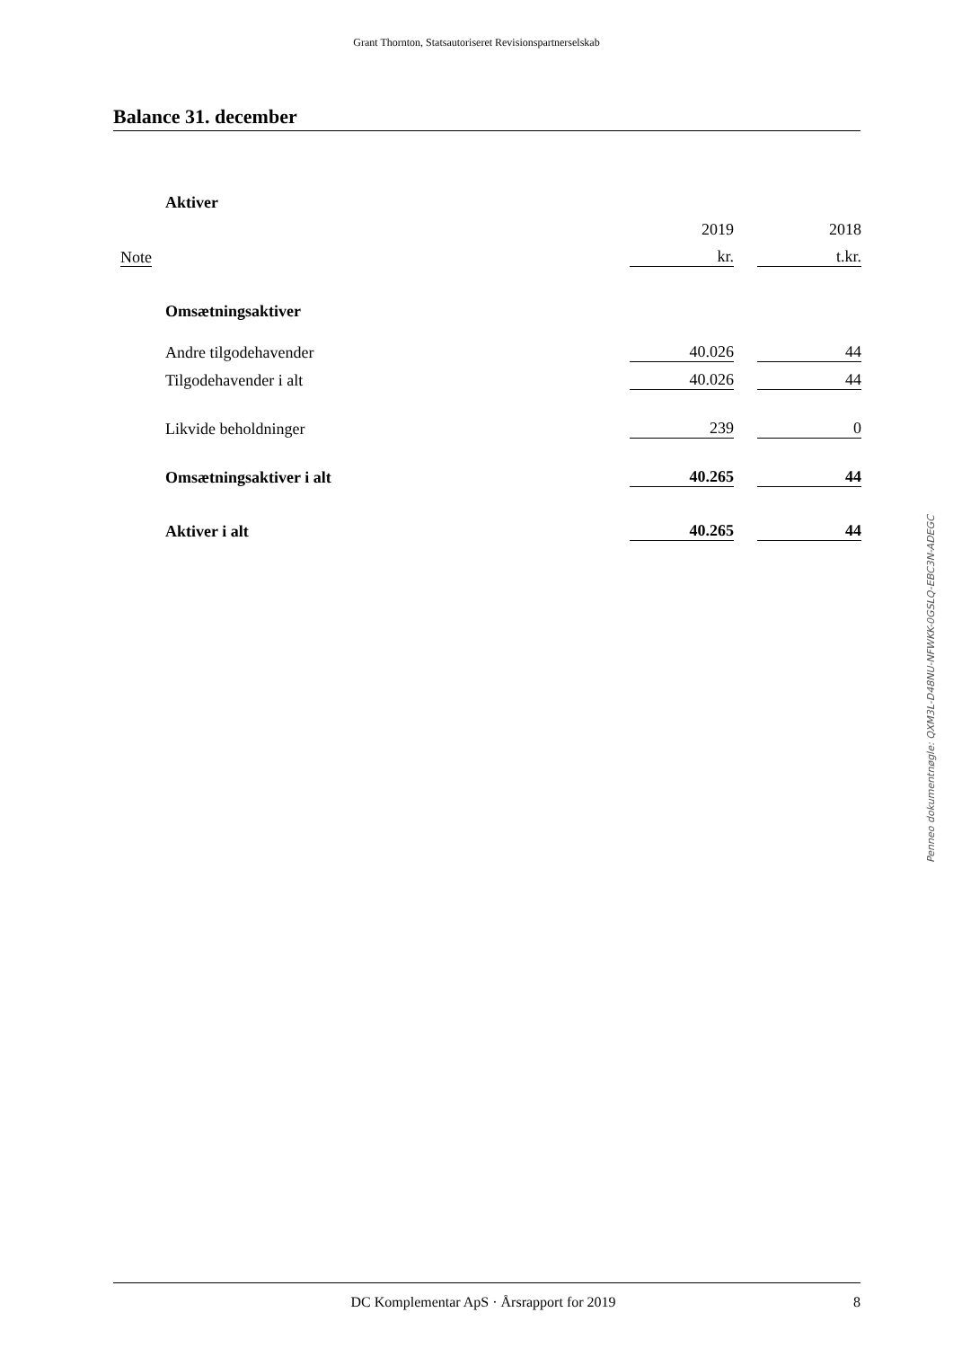Grant Thornton, Statsautoriseret Revisionspartnerselskab
Balance 31. december
| | Aktiver | | | |
| | | 2019 | | 2018 |
| Note | | kr. | | t.kr. |
| | Omsætningsaktiver | | | |
| | Andre tilgodehavender | 40.026 | | 44 |
| | Tilgodehavender i alt | 40.026 | | 44 |
| | Likvide beholdninger | 239 | | 0 |
| | Omsætningsaktiver i alt | 40.265 | | 44 |
| | Aktiver i alt | 40.265 | | 44 |
Penneo dokumentnøgle: QXM3L-D48NU-NFWKK-0GSLQ-EBC3N-ADEGC
DC Komplementar ApS · Årsrapport for 2019 8